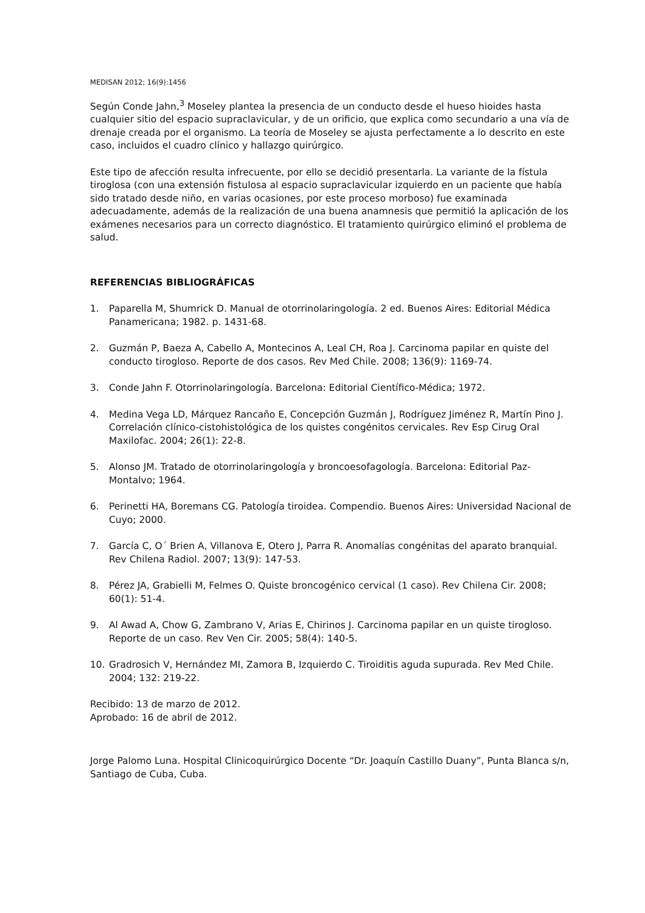MEDISAN 2012; 16(9):1456
Según Conde Jahn,<sup>3</sup> Moseley plantea la presencia de un conducto desde el hueso hioides hasta cualquier sitio del espacio supraclavicular, y de un orificio, que explica como secundario a una vía de drenaje creada por el organismo. La teoría de Moseley se ajusta perfectamente a lo descrito en este caso, incluidos el cuadro clínico y hallazgo quirúrgico.
Este tipo de afección resulta infrecuente, por ello se decidió presentarla. La variante de la fístula tiroglosa (con una extensión fistulosa al espacio supraclavicular izquierdo en un paciente que había sido tratado desde niño, en varias ocasiones, por este proceso morboso) fue examinada adecuadamente, además de la realización de una buena anamnesis que permitió la aplicación de los exámenes necesarios para un correcto diagnóstico. El tratamiento quirúrgico eliminó el problema de salud.
REFERENCIAS BIBLIOGRÁFICAS
1. Paparella M, Shumrick D. Manual de otorrinolaringología. 2 ed. Buenos Aires: Editorial Médica Panamericana; 1982. p. 1431-68.
2. Guzmán P, Baeza A, Cabello A, Montecinos A, Leal CH, Roa J. Carcinoma papilar en quiste del conducto tirogloso. Reporte de dos casos. Rev Med Chile. 2008; 136(9): 1169-74.
3. Conde Jahn F. Otorrinolaringología. Barcelona: Editorial Científico-Médica; 1972.
4. Medina Vega LD, Márquez Rancaño E, Concepción Guzmán J, Rodríguez Jiménez R, Martín Pino J. Correlación clínico-cistohistológica de los quistes congénitos cervicales. Rev Esp Cirug Oral Maxilofac. 2004; 26(1): 22-8.
5. Alonso JM. Tratado de otorrinolaringología y broncoesofagología. Barcelona: Editorial Paz-Montalvo; 1964.
6. Perinetti HA, Boremans CG. Patología tiroidea. Compendio. Buenos Aires: Universidad Nacional de Cuyo; 2000.
7. García C, O´ Brien A, Villanova E, Otero J, Parra R. Anomalías congénitas del aparato branquial. Rev Chilena Radiol. 2007; 13(9): 147-53.
8. Pérez JA, Grabielli M, Felmes O. Quiste broncogénico cervical (1 caso). Rev Chilena Cir. 2008; 60(1): 51-4.
9. Al Awad A, Chow G, Zambrano V, Arias E, Chirinos J. Carcinoma papilar en un quiste tirogloso. Reporte de un caso. Rev Ven Cir. 2005; 58(4): 140-5.
10. Gradrosich V, Hernández MI, Zamora B, Izquierdo C. Tiroiditis aguda supurada. Rev Med Chile. 2004; 132: 219-22.
Recibido: 13 de marzo de 2012.
Aprobado: 16 de abril de 2012.
Jorge Palomo Luna. Hospital Clinicoquirúrgico Docente “Dr. Joaquín Castillo Duany”, Punta Blanca s/n, Santiago de Cuba, Cuba.